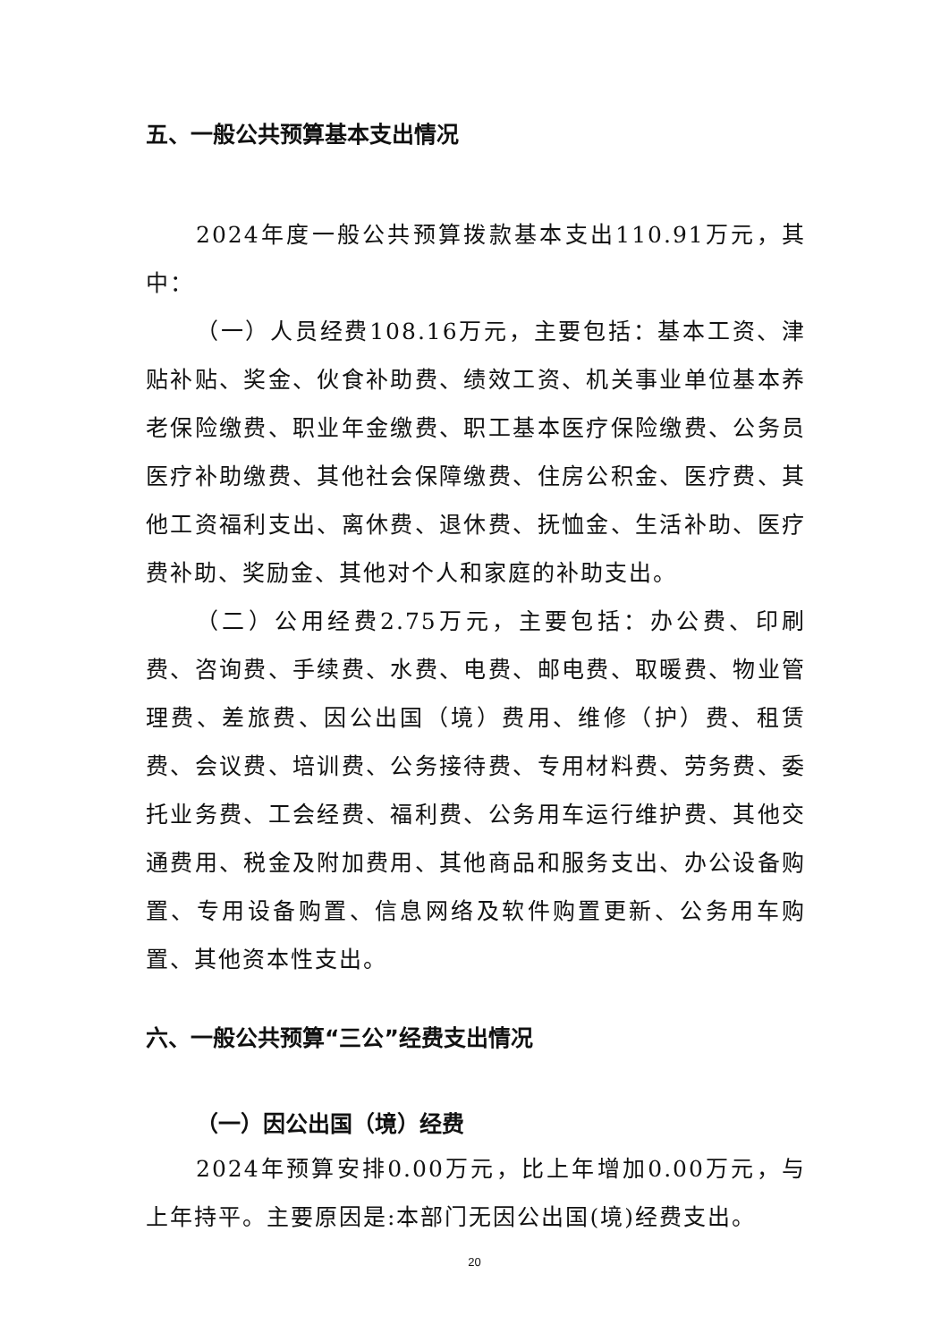五、一般公共预算基本支出情况
2024年度一般公共预算拨款基本支出110.91万元，其中：
（一）人员经费108.16万元，主要包括：基本工资、津贴补贴、奖金、伙食补助费、绩效工资、机关事业单位基本养老保险缴费、职业年金缴费、职工基本医疗保险缴费、公务员医疗补助缴费、其他社会保障缴费、住房公积金、医疗费、其他工资福利支出、离休费、退休费、抚恤金、生活补助、医疗费补助、奖励金、其他对个人和家庭的补助支出。
（二）公用经费2.75万元，主要包括：办公费、印刷费、咨询费、手续费、水费、电费、邮电费、取暖费、物业管理费、差旅费、因公出国（境）费用、维修（护）费、租赁费、会议费、培训费、公务接待费、专用材料费、劳务费、委托业务费、工会经费、福利费、公务用车运行维护费、其他交通费用、税金及附加费用、其他商品和服务支出、办公设备购置、专用设备购置、信息网络及软件购置更新、公务用车购置、其他资本性支出。
六、一般公共预算“三公”经费支出情况
（一）因公出国（境）经费
2024年预算安排0.00万元，比上年增加0.00万元，与上年持平。主要原因是:本部门无因公出国(境)经费支出。
20